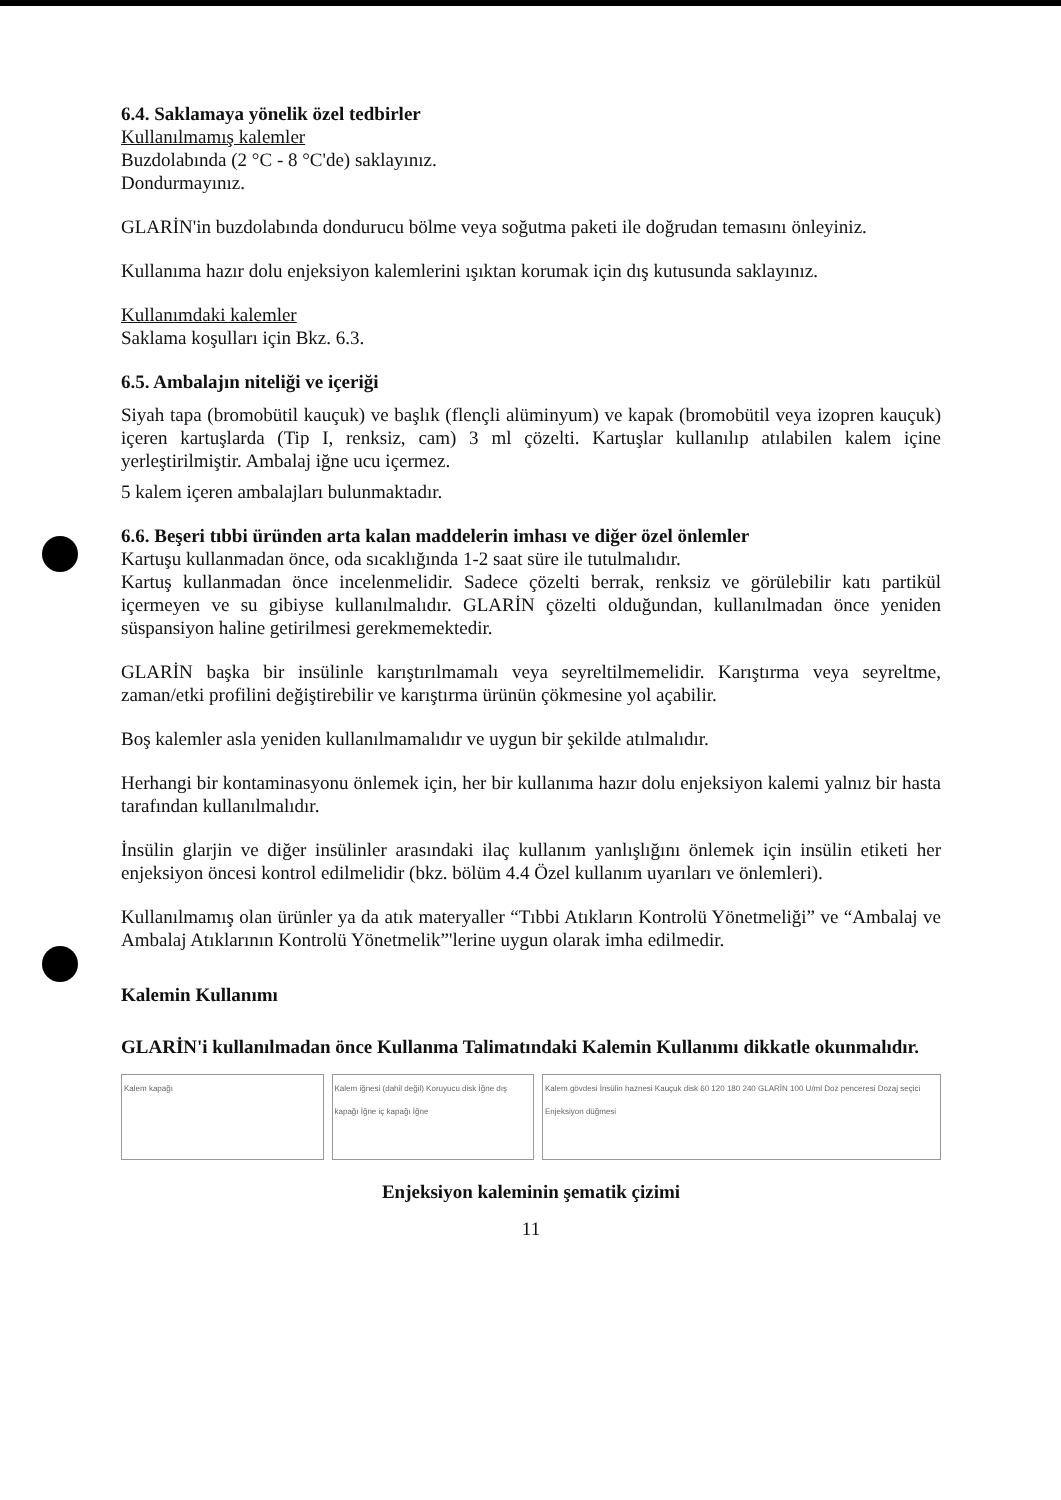6.4. Saklamaya yönelik özel tedbirler
Kullanılmamış kalemler
Buzdolabında (2 °C - 8 °C'de) saklayınız.
Dondurmayınız.
GLARİN'in buzdolabında dondurucu bölme veya soğutma paketi ile doğrudan temasını önleyiniz.
Kullanıma hazır dolu enjeksiyon kalemlerini ışıktan korumak için dış kutusunda saklayınız.
Kullanımdaki kalemler
Saklama koşulları için Bkz. 6.3.
6.5. Ambalajın niteliği ve içeriği
Siyah tapa (bromobütil kauçuk) ve başlık (flençli alüminyum) ve kapak (bromobütil veya izopren kauçuk) içeren kartuşlarda (Tip I, renksiz, cam) 3 ml çözelti. Kartuşlar kullanılıp atılabilen kalem içine yerleştirilmiştir. Ambalaj iğne ucu içermez.
5 kalem içeren ambalajları bulunmaktadır.
6.6. Beşeri tıbbi üründen arta kalan maddelerin imhası ve diğer özel önlemler
Kartuşu kullanmadan önce, oda sıcaklığında 1-2 saat süre ile tutulmalıdır.
Kartuş kullanmadan önce incelenmelidir. Sadece çözelti berrak, renksiz ve görülebilir katı partikül içermeyen ve su gibiyse kullanılmalıdır. GLARİN çözelti olduğundan, kullanılmadan önce yeniden süspansiyon haline getirilmesi gerekmemektedir.
GLARİN başka bir insülinle karıştırılmamalı veya seyreltilmemelidir. Karıştırma veya seyreltme, zaman/etki profilini değiştirebilir ve karıştırma ürünün çökmesine yol açabilir.
Boş kalemler asla yeniden kullanılmamalıdır ve uygun bir şekilde atılmalıdır.
Herhangi bir kontaminasyonu önlemek için, her bir kullanıma hazır dolu enjeksiyon kalemi yalnız bir hasta tarafından kullanılmalıdır.
İnsülin glarjin ve diğer insülinler arasındaki ilaç kullanım yanlışlığını önlemek için insülin etiketi her enjeksiyon öncesi kontrol edilmelidir (bkz. bölüm 4.4 Özel kullanım uyarıları ve önlemleri).
Kullanılmamış olan ürünler ya da atık materyaller “Tıbbi Atıkların Kontrolü Yönetmeliği” ve “Ambalaj ve Ambalaj Atıklarının Kontrolü Yönetmelik”'lerine uygun olarak imha edilmedir.
Kalemin Kullanımı
GLARİN'i kullanılmadan önce Kullanma Talimatındaki Kalemin Kullanımı dikkatle okunmalıdır.
Kalem kapağı Kalem iğnesi (dahil değil) Koruyucu disk İğne dış kapağı İğne iç kapağı İğne
Kalem gövdesi İnsülin haznesi Kauçuk disk 60 120 180 240 GLARİN 100 U/ml Doz penceresi Dozaj seçici Enjeksiyon düğmesi
Enjeksiyon kaleminin şematik çizimi
11